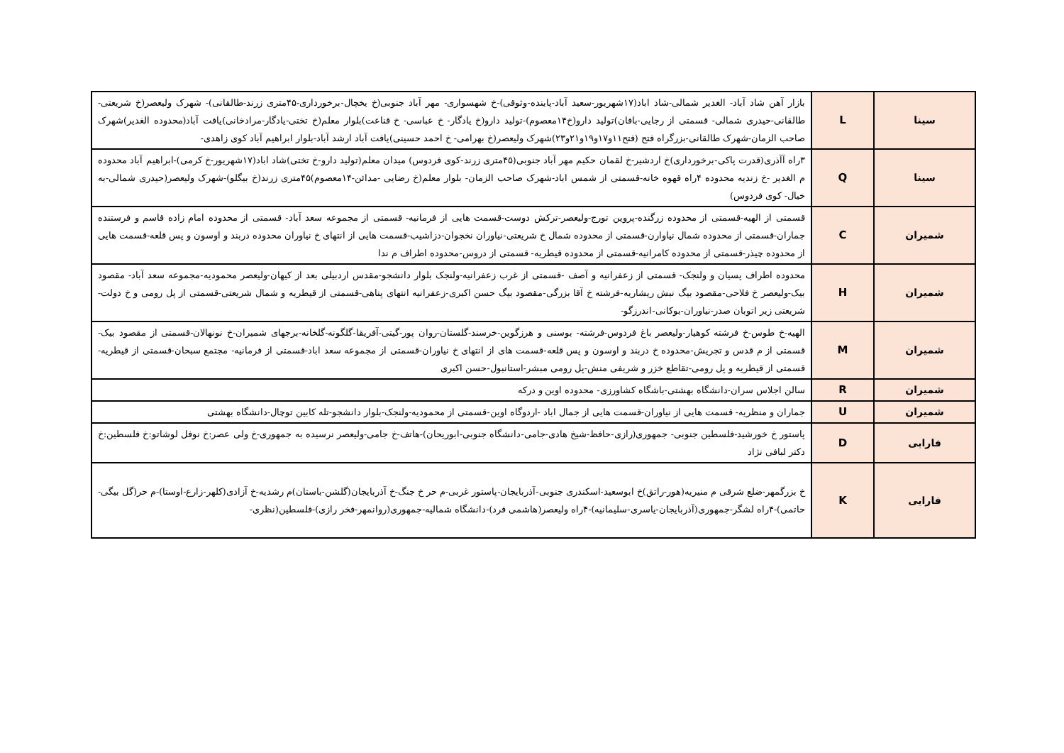| سینا | L | بازار آهن شاد آباد- الغدیر شمالی-شاد اباد(۱۷شهریور-سعید آباد-پاینده-وثوقی)-خ شهسواری- مهر آباد جنوبی(خ یخچال-برخورداری-۴۵متری زرند-طالقانی)- شهرک ولیعصر(خ شریعتی-طالقانی-حیدری شمالی- قسمتی از رجایی-بافان)تولید دارو(خ۱۴معصوم)-تولید دارو(خ یادگار- خ عباسی- خ قناعت)بلوار معلم(خ تختی-یادگار-مرادخانی)یافت آباد(محدوده الغدیر)شهرک صاحب الزمان-شهرک طالقانی-بزرگراه فتح (فتح۱۱و۱۷و۱۹و۲۱و۲۳)شهرک ولیعصر(خ بهرامی- خ احمد حسینی)یافت آباد ارشد آباد-بلوار ابراهیم آباد کوی زاهدی- |
| سینا | Q | ۳راه آآذری(قدرت پاکی-برخورداری)خ اردشیر-خ لقمان حکیم مهر آباد جنوبی(۴۵متری زرند-کوی فردوس) میدان معلم(تولید دارو-خ تختی)شاد اباد(۱۷شهریور-خ کرمی)-ابراهیم آباد محدوده م الغدیر -خ زندیه محدوده ۴راه قهوه خانه-قسمتی از شمس اباد-شهرک صاحب الزمان- بلوار معلم(خ رضایی -مدائن-۱۴معصوم)۴۵متری زرند(خ بیگلو)-شهرک ولیعصر(حیدری شمالی-به خیال- کوی فردوس) |
| شمیران | C | قسمتی از الهیه-قسمتی از محدوده زرگنده-پروین تورج-ولیعصر-ترکش دوست-قسمت هایی از فرمانیه- قسمتی از مجموعه سعد آباد- قسمتی از محدوده امام زاده قاسم و فرستنده جماران-قسمتی از محدوده شمال نیاوارن-قسمتی از محدوده شمال خ شریعتی-نیاوران نخجوان-دزاشیب-قسمت هایی از انتهای خ نیاوران محدوده دربند و اوسون و پس قلعه-قسمت هایی از محدوده چیذر-قسمتی از محدوده کامرانیه-قسمتی از محدوده قیطریه- قسمتی از دروس-محدوده اطراف م ندا |
| شمیران | H | محدوده اطراف پسیان و ولنجک- قسمتی از زعفرانیه و آصف -قسمتی از غرب زعفرانیه-ولنجک بلوار دانشجو-مقدس اردبیلی بعد از کیهان-ولیعصر محمودیه-مجموعه سعد آباد- مقصود بیک-ولیعصر خ فلاحی-مقصود بیگ نبش ریشاریه-فرشته خ آقا بزرگی-مقصود بیگ حسن اکبری-زعفرانیه انتهای پناهی-قسمتی از قیطریه و شمال شریعتی-قسمتی از پل رومی و خ دولت-شریعتی زیر اتوبان صدر-نیاوران-بوکانی-اندرزگو- |
| شمیران | M | الهیه-خ طوس-خ فرشته کوهیار-ولیعصر باغ فردوس-فرشته- بوسنی و هرزگوین-خرسند-گلستان-روان پور-گیتی-آفریقا-گلگونه-گلخانه-برجهای شمیران-خ نونهالان-قسمتی از مقصود بیک-قسمتی از م قدس و تجریش-محدوده خ دربند و اوسون و پس قلعه-قسمت های از انتهای خ نیاوران-قسمتی از مجموعه سعد اباد-قسمتی از فرمانیه- مجتمع سبحان-قسمتی از قیطریه-قسمتی از قیطریه و پل رومی-تقاطع خزر و شریفی منش-پل رومی مبشر-استانبول-حسن اکبری |
| شمیران | R | سالن اجلاس سران-دانشگاه بهشتی-باشگاه کشاورزی- محدوده اوین و درکه |
| شمیران | U | جماران و منظریه- قسمت هایی از نیاوران-قسمت هایی از جمال اباد -اردوگاه اوین-قسمتی از محمودیه-ولنجک-بلوار دانشجو-تله کابین توچال-دانشگاه بهشتی |
| فارابی | D | پاستور خ خورشید-فلسطین جنوبی- جمهوری(رازی-حافظ-شیخ هادی-جامی-دانشگاه جنوبی-ابوریحان)-هاتف-خ جامی-ولیعصر نرسیده به جمهوری-خ ولی عصر:خ نوفل لوشاتو:خ فلسطین:خ دکتر لبافی نژاد |
| فارابی | K | خ بزرگمهر-ضلع شرقی م منیریه(هور-راتق)خ ابوسعید-اسکندری جنوبی-آذربایجان-پاستور غربی-م حر خ جنگ-خ آذربایجان(گلشن-باستان)م رشدیه-خ آزادی(کلهر-زارع-اوستا)-م حر(گل بیگی-حاتمی)-۴راه لشگر-جمهوری(آذربایجان-یاسری-سلیمانیه)-۴راه ولیعصر(هاشمی فرد)-دانشگاه شمالیه-جمهوری(روانمهر-فخر رازی)-فلسطین(نظری- |